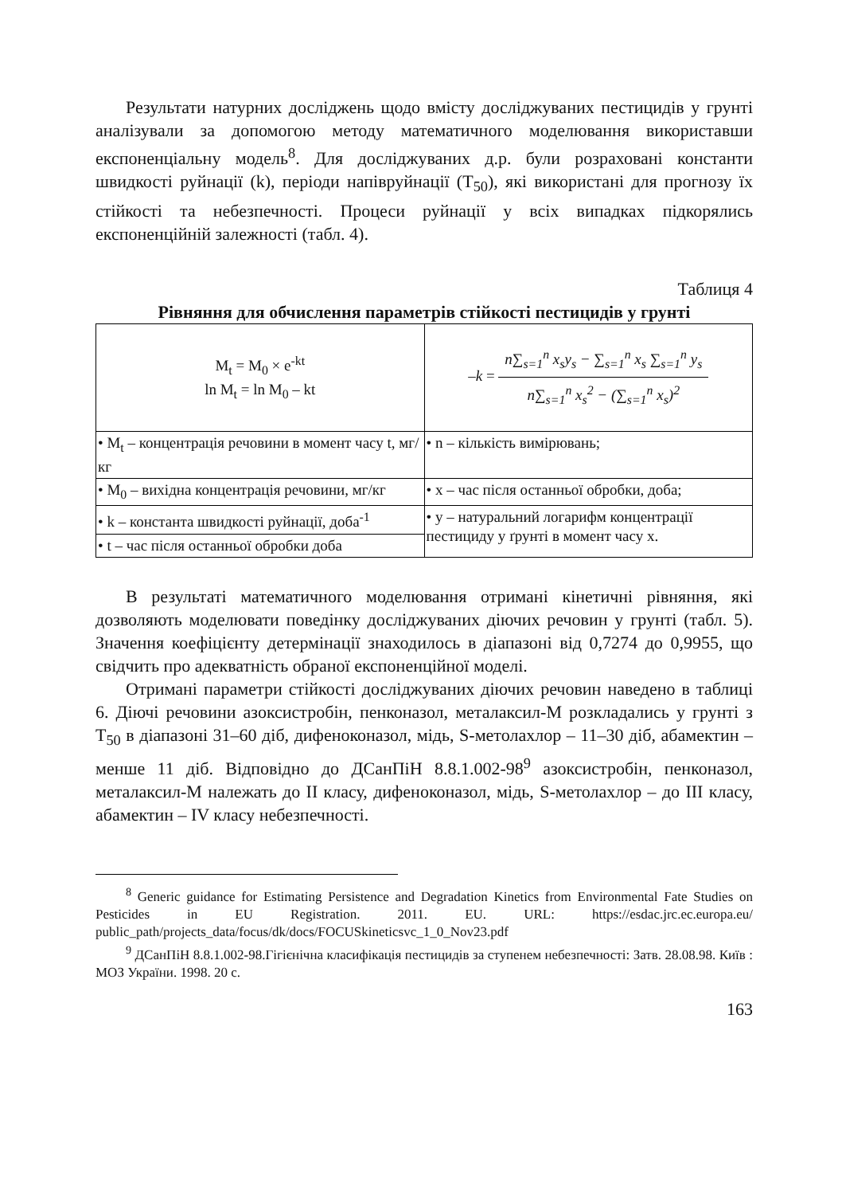Результати натурних досліджень щодо вмісту досліджуваних пестицидів у грунті аналізували за допомогою методу математичного моделювання використавши експоненціальну модель<sup>8</sup>. Для досліджуваних д.р. були розраховані константи швидкості руйнації (k), періоди напівруйнації (T<sub>50</sub>), які використані для прогнозу їх стійкості та небезпечності. Процеси руйнації у всіх випадках підкорялись експоненційній залежності (табл. 4).
Таблиця 4
Рівняння для обчислення параметрів стійкості пестицидів у грунті
| M<sub>t</sub> = M<sub>0</sub> × e<sup>-kt</sup> ln M<sub>t</sub> = ln M<sub>0</sub> – kt | –k = n∑<sub>s=1</sub><sup>n</sup> x<sub>s</sub>y<sub>s</sub> − ∑<sub>s=1</sub><sup>n</sup> x<sub>s</sub> ∑<sub>s=1</sub><sup>n</sup> y<sub>s</sub> n∑<sub>s=1</sub><sup>n</sup> x<sub>s</sub><sup>2</sup> − (∑<sub>s=1</sub><sup>n</sup> x<sub>s</sub>)<sup>2</sup> |
| • M<sub>t</sub> – концентрація речовини в момент часу t, мг/кг | • n – кількість вимірювань; |
| • M<sub>0</sub> – вихідна концентрація речовини, мг/кг | • x – час після останньої обробки, доба; |
| • k – константа швидкості руйнації, доба<sup>-1</sup> | • y – натуральний логарифм концентрації пестициду у ґрунті в момент часу x. |
| • t – час після останньої обробки доба | |
В результаті математичного моделювання отримані кінетичні рівняння, які дозволяють моделювати поведінку досліджуваних діючих речовин у грунті (табл. 5). Значення коефіцієнту детермінації знаходилось в діапазоні від 0,7274 до 0,9955, що свідчить про адекватність обраної експоненційної моделі.
Отримані параметри стійкості досліджуваних діючих речовин наведено в таблиці 6. Діючі речовини азоксистробін, пенконазол, металаксил-М розкладались у грунті з T<sub>50</sub> в діапазоні 31–60 діб, дифеноконазол, мідь, S-метолахлор – 11–30 діб, абамектин – менше 11 діб. Відповідно до ДСанПіН 8.8.1.002-98<sup>9</sup> азоксистробін, пенконазол, металаксил-М належать до II класу, дифеноконазол, мідь, S-метолахлор – до III класу, абамектин – IV класу небезпечності.
<sup>8</sup> Generic guidance for Estimating Persistence and Degradation Kinetics from Environmental Fate Studies on Pesticides in EU Registration. 2011. EU. URL: https://esdac.jrc.ec.europa.eu/ public_path/projects_data/focus/dk/docs/FOCUSkineticsvc_1_0_Nov23.pdf
<sup>9</sup> ДСанПіН 8.8.1.002-98.Гігієнічна класифікація пестицидів за ступенем небезпечності: Затв. 28.08.98. Київ : МОЗ України. 1998. 20 с.
163